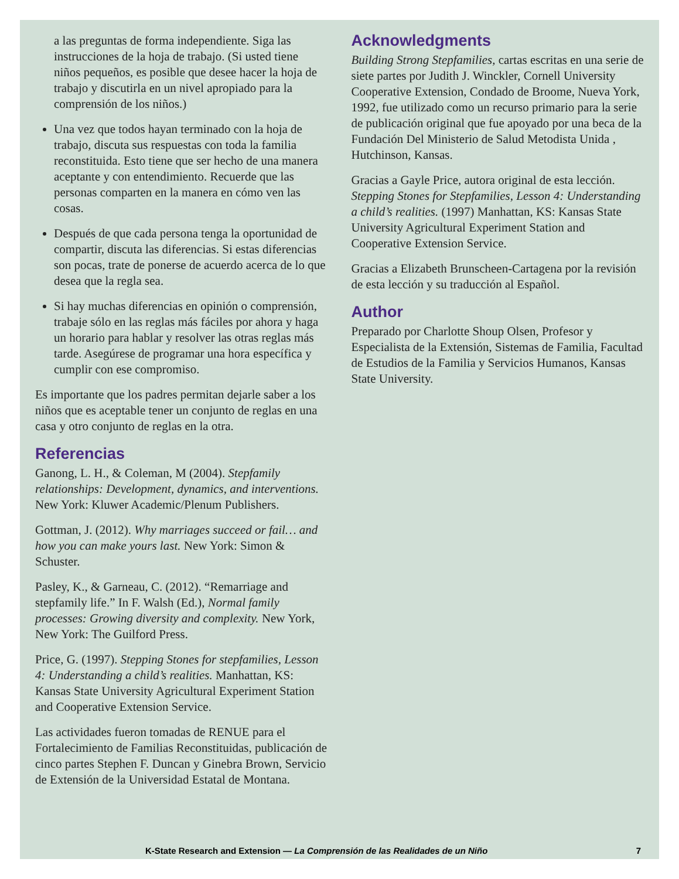a las preguntas de forma independiente. Siga las instrucciones de la hoja de trabajo. (Si usted tiene niños pequeños, es posible que desee hacer la hoja de trabajo y discutirla en un nivel apropiado para la comprensión de los niños.)
Una vez que todos hayan terminado con la hoja de trabajo, discuta sus respuestas con toda la familia reconstituida. Esto tiene que ser hecho de una manera aceptante y con entendimiento. Recuerde que las personas comparten en la manera en cómo ven las cosas.
Después de que cada persona tenga la oportunidad de compartir, discuta las diferencias. Si estas diferencias son pocas, trate de ponerse de acuerdo acerca de lo que desea que la regla sea.
Si hay muchas diferencias en opinión o comprensión, trabaje sólo en las reglas más fáciles por ahora y haga un horario para hablar y resolver las otras reglas más tarde. Asegúrese de programar una hora específica y cumplir con ese compromiso.
Es importante que los padres permitan dejarle saber a los niños que es aceptable tener un conjunto de reglas en una casa y otro conjunto de reglas en la otra.
Referencias
Ganong, L. H., & Coleman, M (2004). Stepfamily relationships: Development, dynamics, and interventions. New York: Kluwer Academic/Plenum Publishers.
Gottman, J. (2012). Why marriages succeed or fail… and how you can make yours last. New York: Simon & Schuster.
Pasley, K., & Garneau, C. (2012). “Remarriage and stepfamily life.” In F. Walsh (Ed.), Normal family processes: Growing diversity and complexity. New York, New York: The Guilford Press.
Price, G. (1997). Stepping Stones for stepfamilies, Lesson 4: Understanding a child’s realities. Manhattan, KS: Kansas State University Agricultural Experiment Station and Cooperative Extension Service.
Las actividades fueron tomadas de RENUE para el Fortalecimiento de Familias Reconstituidas, publicación de cinco partes Stephen F. Duncan y Ginebra Brown, Servicio de Extensión de la Universidad Estatal de Montana.
Acknowledgments
Building Strong Stepfamilies, cartas escritas en una serie de siete partes por Judith J. Winckler, Cornell University Cooperative Extension, Condado de Broome, Nueva York, 1992, fue utilizado como un recurso primario para la serie de publicación original que fue apoyado por una beca de la Fundación Del Ministerio de Salud Metodista Unida , Hutchinson, Kansas.
Gracias a Gayle Price, autora original de esta lección. Stepping Stones for Stepfamilies, Lesson 4: Understanding a child’s realities. (1997) Manhattan, KS: Kansas State University Agricultural Experiment Station and Cooperative Extension Service.
Gracias a Elizabeth Brunscheen-Cartagena por la revisión de esta lección y su traducción al Español.
Author
Preparado por Charlotte Shoup Olsen, Profesor y Especialista de la Extensión, Sistemas de Familia, Facultad de Estudios de la Familia y Servicios Humanos, Kansas State University.
K-State Research and Extension — La Comprensión de las Realidades de un Niño 7